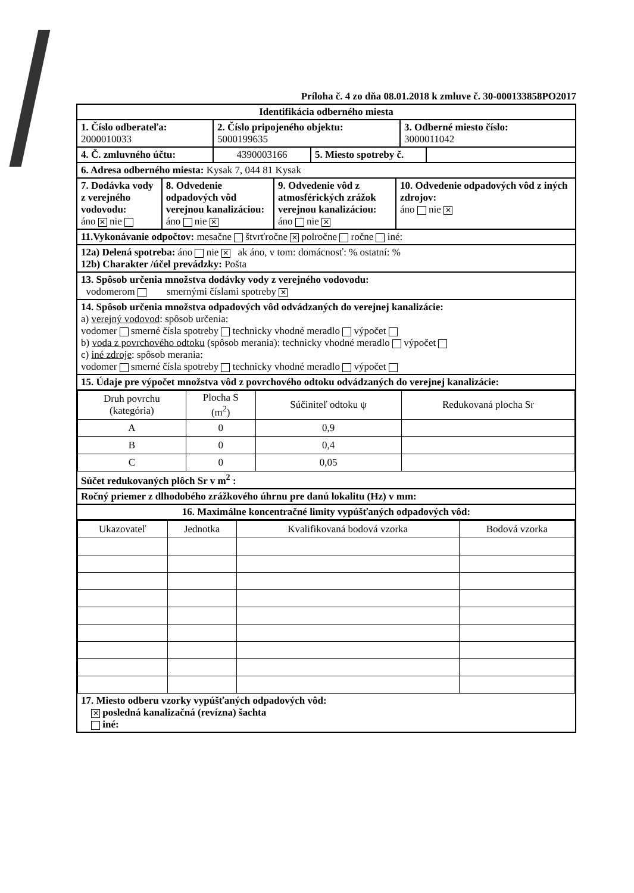Príloha č. 4 zo dňa 08.01.2018 k zmluve č. 30-000133858PO2017
Identifikácia odberného miesta
1. Číslo odberateľa:
2000010033
2. Číslo pripojeného objektu:
5000199635
3. Odberné miesto číslo:
3000011042
4. Č. zmluvného účtu: 4390003166 5. Miesto spotreby č.
6. Adresa odberného miesta: Kysak 7, 044 81 Kysak
7. Dodávka vody z verejného vodovodu:
áno ✕ nie
8. Odvedenie odpadových vôd verejnou kanalizáciou:
áno nie ✕
9. Odvedenie vôd z atmosférických zrážok verejnou kanalizáciou:
áno nie ✕
10. Odvedenie odpadových vôd z iných zdrojov:
áno nie ✕
11.Vykonávanie odpočtov: mesačne štvrťročne ✕ polročne ročne iné:
12a) Delená spotreba: áno nie ✕ ak áno, v tom: domácnosť: % ostatní: %
12b) Charakter /účel prevádzky: Pošta
13. Spôsob určenia množstva dodávky vody z verejného vodovodu:
vodomerom smernými číslami spotreby ✕
14. Spôsob určenia množstva odpadových vôd odvádzaných do verejnej kanalizácie:
a) verejný vodovod: spôsob určenia:
vodomer smerné čísla spotreby technicky vhodné meradlo výpočet
b) voda z povrchového odtoku (spôsob merania): technicky vhodné meradlo výpočet
c) iné zdroje: spôsob merania:
vodomer smerné čísla spotreby technicky vhodné meradlo výpočet
15. Údaje pre výpočet množstva vôd z povrchového odtoku odvádzaných do verejnej kanalizácie:
| Druh povrchu (kategória) | Plocha S (m<sup>2</sup>) | Súčiniteľ odtoku ψ | Redukovaná plocha Sr |
| --- | --- | --- | --- |
| A | 0 | 0,9 | |
| B | 0 | 0,4 | |
| C | 0 | 0,05 | |
Súčet redukovaných plôch Sr v m<sup>2</sup> :
Ročný priemer z dlhodobého zrážkového úhrnu pre danú lokalitu (Hz) v mm:
16. Maximálne koncentračné limity vypúšťaných odpadových vôd:
| Ukazovateľ | Jednotka | Kvalifikovaná bodová vzorka | Bodová vzorka |
| --- | --- | --- | --- |
17. Miesto odberu vzorky vypúšťaných odpadových vôd:
✕ posledná kanalizačná (revízna) šachta
iné: